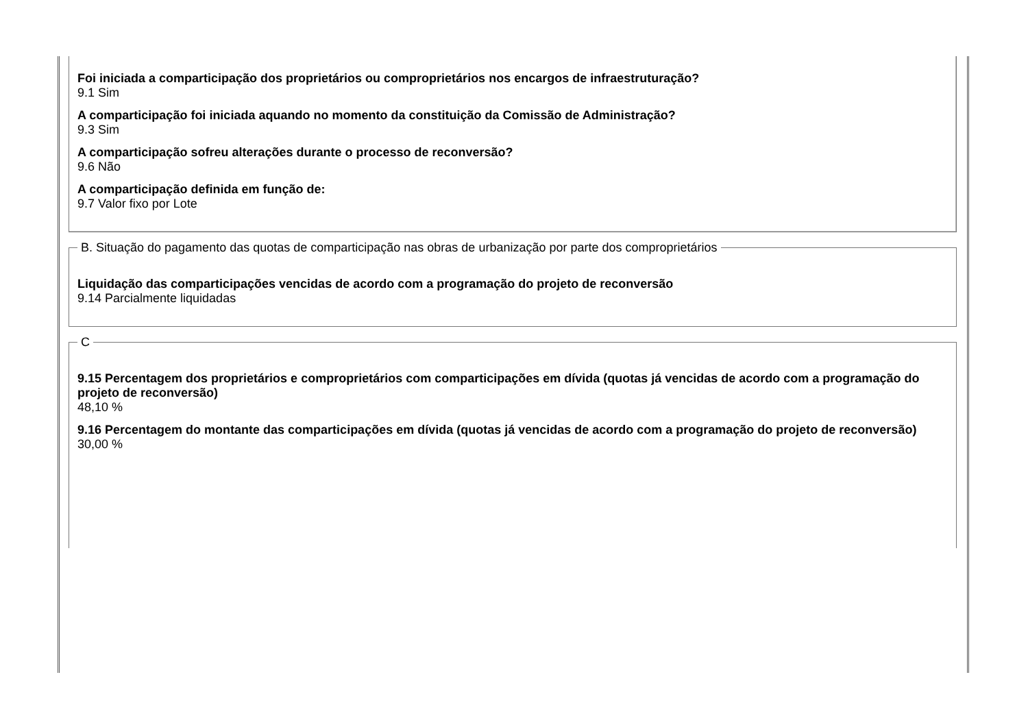Foi iniciada a comparticipação dos proprietários ou comproprietários nos encargos de infraestruturação?
9.1 Sim
A comparticipação foi iniciada aquando no momento da constituição da Comissão de Administração?
9.3 Sim
A comparticipação sofreu alterações durante o processo de reconversão?
9.6 Não
A comparticipação definida em função de:
9.7 Valor fixo por Lote
B. Situação do pagamento das quotas de comparticipação nas obras de urbanização por parte dos comproprietários
Liquidação das comparticipações vencidas de acordo com a programação do projeto de reconversão
9.14 Parcialmente liquidadas
C
9.15 Percentagem dos proprietários e comproprietários com comparticipações em dívida (quotas já vencidas de acordo com a programação do projeto de reconversão)
48,10 %
9.16 Percentagem do montante das comparticipações em dívida (quotas já vencidas de acordo com a programação do projeto de reconversão)
30,00 %